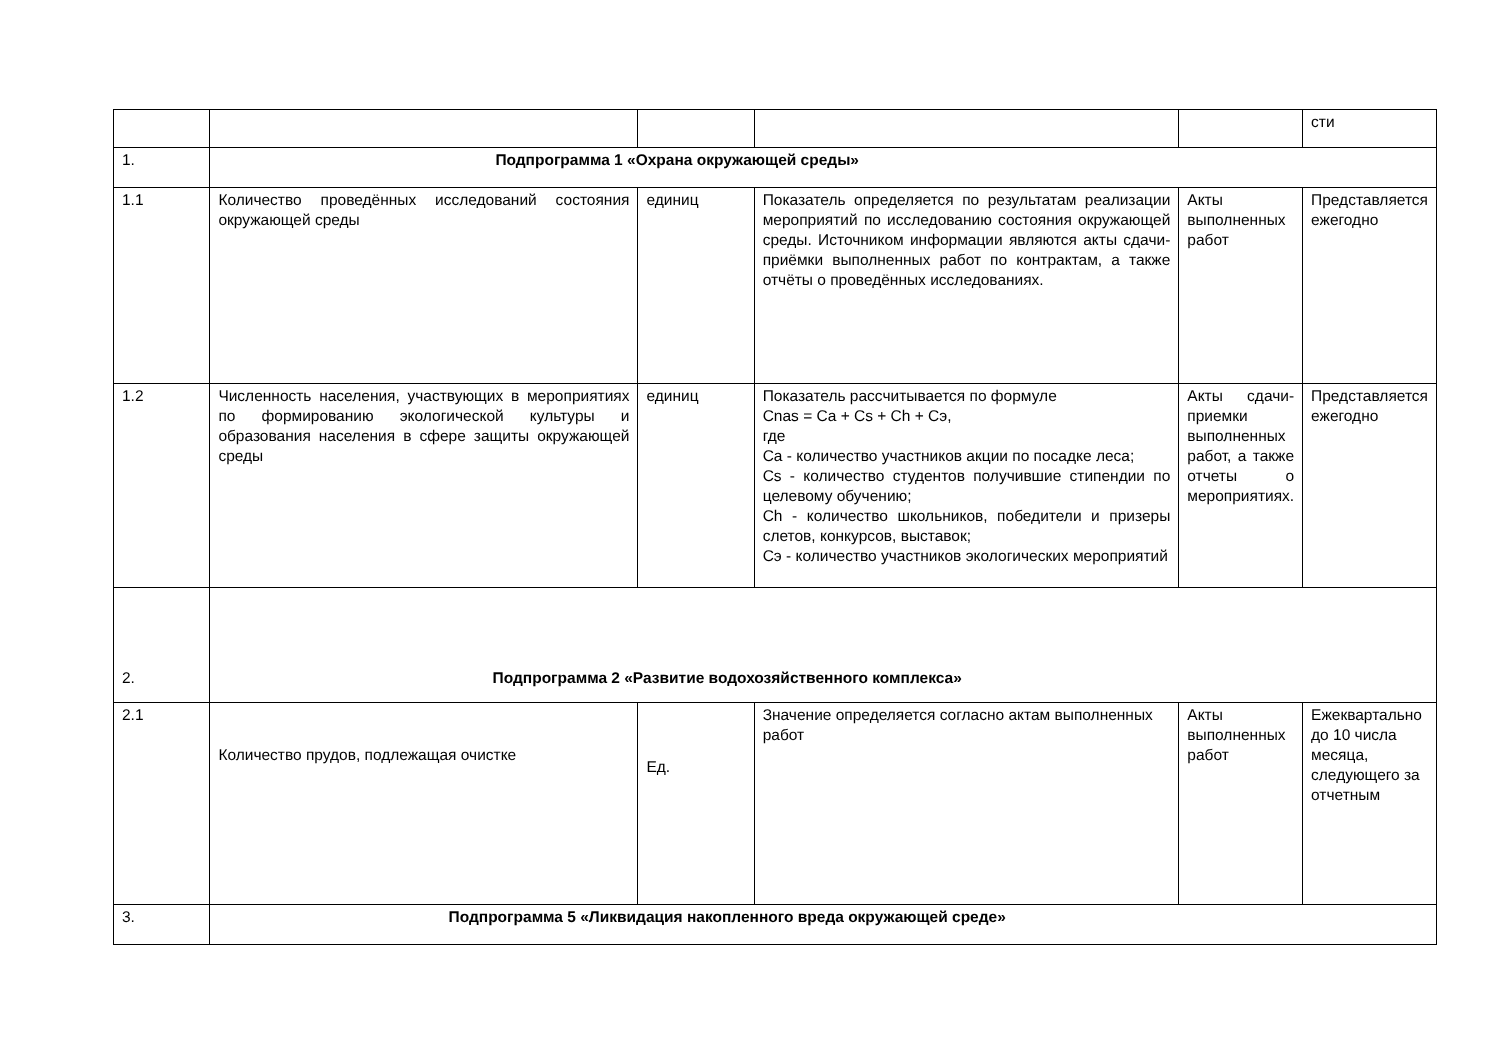| | | | | | сти |
| 1. | Подпрограмма 1 «Охрана окружающей среды» | | | | |
| 1.1 | Количество проведённых исследований состояния окружающей среды | единиц | Показатель определяется по результатам реализации мероприятий по исследованию состояния окружающей среды. Источником информации являются акты сдачи-приёмки выполненных работ по контрактам, а также отчёты о проведённых исследованиях. | Акты выполненных работ | Представляется ежегодно |
| 1.2 | Численность населения, участвующих в мероприятиях по формированию экологической культуры и образования населения в сфере защиты окружающей среды | единиц | Показатель рассчитывается по формуле Cnas = Ca + Cs + Ch + Cэ, где Ca - количество участников акции по посадке леса; Cs - количество студентов получившие стипендии по целевому обучению; Ch - количество школьников, победители и призеры слетов, конкурсов, выставок; Cэ - количество участников экологических мероприятий | Акты сдачи-приемки выполненных работ, а также отчеты о мероприятиях. | Представляется ежегодно |
| 2. | Подпрограмма 2 «Развитие водохозяйственного комплекса» | | | | |
| 2.1 | Количество прудов, подлежащая очистке | Ед. | Значение определяется согласно актам выполненных работ | Акты выполненных работ | Ежеквартально до 10 числа месяца, следующего за отчетным |
| 3. | Подпрограмма 5 «Ликвидация накопленного вреда окружающей среде» | | | | |